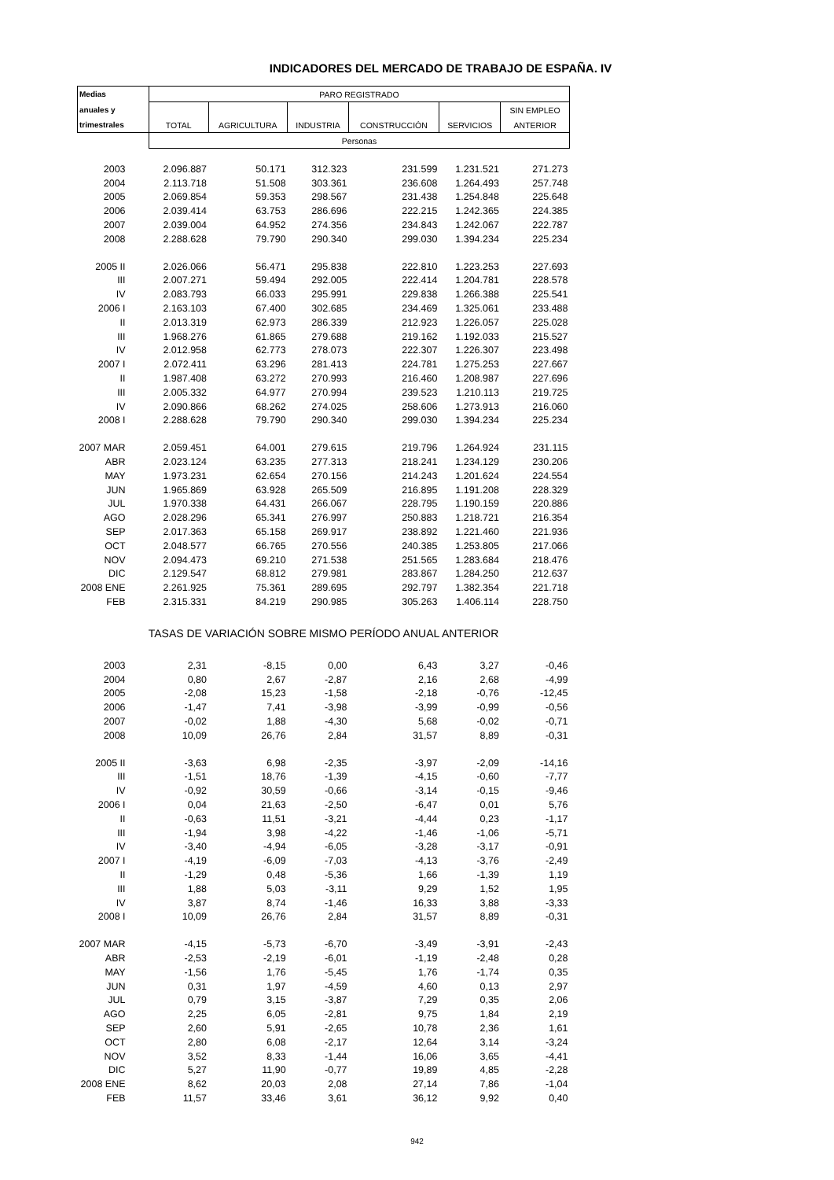INDICADORES DEL MERCADO DE TRABAJO DE ESPAÑA. IV
| Medias | PARO REGISTRADO | | | | | |
| --- | --- | --- | --- | --- | --- | --- |
| anuales y | | | | | | SIN EMPLEO |
| trimestrales | TOTAL | AGRICULTURA | INDUSTRIA | CONSTRUCCIÓN | SERVICIOS | ANTERIOR |
| | Personas | | | | | |
| 2003 | 2.096.887 | 50.171 | 312.323 | 231.599 | 1.231.521 | 271.273 |
| 2004 | 2.113.718 | 51.508 | 303.361 | 236.608 | 1.264.493 | 257.748 |
| 2005 | 2.069.854 | 59.353 | 298.567 | 231.438 | 1.254.848 | 225.648 |
| 2006 | 2.039.414 | 63.753 | 286.696 | 222.215 | 1.242.365 | 224.385 |
| 2007 | 2.039.004 | 64.952 | 274.356 | 234.843 | 1.242.067 | 222.787 |
| 2008 | 2.288.628 | 79.790 | 290.340 | 299.030 | 1.394.234 | 225.234 |
| 2005 II | 2.026.066 | 56.471 | 295.838 | 222.810 | 1.223.253 | 227.693 |
| III | 2.007.271 | 59.494 | 292.005 | 222.414 | 1.204.781 | 228.578 |
| IV | 2.083.793 | 66.033 | 295.991 | 229.838 | 1.266.388 | 225.541 |
| 2006 I | 2.163.103 | 67.400 | 302.685 | 234.469 | 1.325.061 | 233.488 |
| II | 2.013.319 | 62.973 | 286.339 | 212.923 | 1.226.057 | 225.028 |
| III | 1.968.276 | 61.865 | 279.688 | 219.162 | 1.192.033 | 215.527 |
| IV | 2.012.958 | 62.773 | 278.073 | 222.307 | 1.226.307 | 223.498 |
| 2007 I | 2.072.411 | 63.296 | 281.413 | 224.781 | 1.275.253 | 227.667 |
| II | 1.987.408 | 63.272 | 270.993 | 216.460 | 1.208.987 | 227.696 |
| III | 2.005.332 | 64.977 | 270.994 | 239.523 | 1.210.113 | 219.725 |
| IV | 2.090.866 | 68.262 | 274.025 | 258.606 | 1.273.913 | 216.060 |
| 2008 I | 2.288.628 | 79.790 | 290.340 | 299.030 | 1.394.234 | 225.234 |
| 2007 MAR | 2.059.451 | 64.001 | 279.615 | 219.796 | 1.264.924 | 231.115 |
| ABR | 2.023.124 | 63.235 | 277.313 | 218.241 | 1.234.129 | 230.206 |
| MAY | 1.973.231 | 62.654 | 270.156 | 214.243 | 1.201.624 | 224.554 |
| JUN | 1.965.869 | 63.928 | 265.509 | 216.895 | 1.191.208 | 228.329 |
| JUL | 1.970.338 | 64.431 | 266.067 | 228.795 | 1.190.159 | 220.886 |
| AGO | 2.028.296 | 65.341 | 276.997 | 250.883 | 1.218.721 | 216.354 |
| SEP | 2.017.363 | 65.158 | 269.917 | 238.892 | 1.221.460 | 221.936 |
| OCT | 2.048.577 | 66.765 | 270.556 | 240.385 | 1.253.805 | 217.066 |
| NOV | 2.094.473 | 69.210 | 271.538 | 251.565 | 1.283.684 | 218.476 |
| DIC | 2.129.547 | 68.812 | 279.981 | 283.867 | 1.284.250 | 212.637 |
| 2008 ENE | 2.261.925 | 75.361 | 289.695 | 292.797 | 1.382.354 | 221.718 |
| FEB | 2.315.331 | 84.219 | 290.985 | 305.263 | 1.406.114 | 228.750 |
| TASAS DE VARIACIÓN SOBRE MISMO PERÍODO ANUAL ANTERIOR | | | | | | |
| 2003 | 2,31 | -8,15 | 0,00 | 6,43 | 3,27 | -0,46 |
| 2004 | 0,80 | 2,67 | -2,87 | 2,16 | 2,68 | -4,99 |
| 2005 | -2,08 | 15,23 | -1,58 | -2,18 | -0,76 | -12,45 |
| 2006 | -1,47 | 7,41 | -3,98 | -3,99 | -0,99 | -0,56 |
| 2007 | -0,02 | 1,88 | -4,30 | 5,68 | -0,02 | -0,71 |
| 2008 | 10,09 | 26,76 | 2,84 | 31,57 | 8,89 | -0,31 |
| 2005 II | -3,63 | 6,98 | -2,35 | -3,97 | -2,09 | -14,16 |
| III | -1,51 | 18,76 | -1,39 | -4,15 | -0,60 | -7,77 |
| IV | -0,92 | 30,59 | -0,66 | -3,14 | -0,15 | -9,46 |
| 2006 I | 0,04 | 21,63 | -2,50 | -6,47 | 0,01 | 5,76 |
| II | -0,63 | 11,51 | -3,21 | -4,44 | 0,23 | -1,17 |
| III | -1,94 | 3,98 | -4,22 | -1,46 | -1,06 | -5,71 |
| IV | -3,40 | -4,94 | -6,05 | -3,28 | -3,17 | -0,91 |
| 2007 I | -4,19 | -6,09 | -7,03 | -4,13 | -3,76 | -2,49 |
| II | -1,29 | 0,48 | -5,36 | 1,66 | -1,39 | 1,19 |
| III | 1,88 | 5,03 | -3,11 | 9,29 | 1,52 | 1,95 |
| IV | 3,87 | 8,74 | -1,46 | 16,33 | 3,88 | -3,33 |
| 2008 I | 10,09 | 26,76 | 2,84 | 31,57 | 8,89 | -0,31 |
| 2007 MAR | -4,15 | -5,73 | -6,70 | -3,49 | -3,91 | -2,43 |
| ABR | -2,53 | -2,19 | -6,01 | -1,19 | -2,48 | 0,28 |
| MAY | -1,56 | 1,76 | -5,45 | 1,76 | -1,74 | 0,35 |
| JUN | 0,31 | 1,97 | -4,59 | 4,60 | 0,13 | 2,97 |
| JUL | 0,79 | 3,15 | -3,87 | 7,29 | 0,35 | 2,06 |
| AGO | 2,25 | 6,05 | -2,81 | 9,75 | 1,84 | 2,19 |
| SEP | 2,60 | 5,91 | -2,65 | 10,78 | 2,36 | 1,61 |
| OCT | 2,80 | 6,08 | -2,17 | 12,64 | 3,14 | -3,24 |
| NOV | 3,52 | 8,33 | -1,44 | 16,06 | 3,65 | -4,41 |
| DIC | 5,27 | 11,90 | -0,77 | 19,89 | 4,85 | -2,28 |
| 2008 ENE | 8,62 | 20,03 | 2,08 | 27,14 | 7,86 | -1,04 |
| FEB | 11,57 | 33,46 | 3,61 | 36,12 | 9,92 | 0,40 |
942